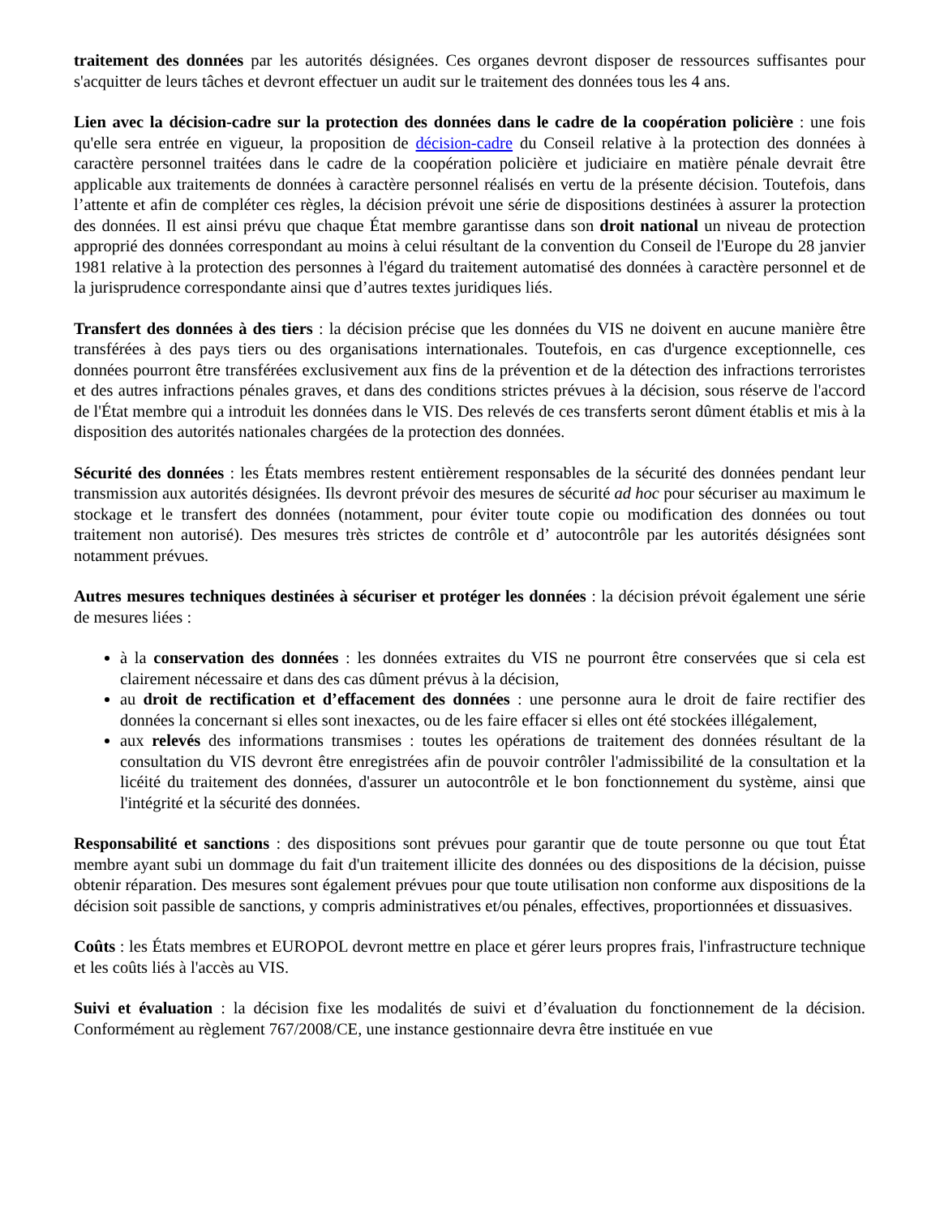traitement des données par les autorités désignées. Ces organes devront disposer de ressources suffisantes pour s'acquitter de leurs tâches et devront effectuer un audit sur le traitement des données tous les 4 ans.
Lien avec la décision-cadre sur la protection des données dans le cadre de la coopération policière : une fois qu'elle sera entrée en vigueur, la proposition de décision-cadre du Conseil relative à la protection des données à caractère personnel traitées dans le cadre de la coopération policière et judiciaire en matière pénale devrait être applicable aux traitements de données à caractère personnel réalisés en vertu de la présente décision. Toutefois, dans l’attente et afin de compléter ces règles, la décision prévoit une série de dispositions destinées à assurer la protection des données. Il est ainsi prévu que chaque État membre garantisse dans son droit national un niveau de protection approprié des données correspondant au moins à celui résultant de la convention du Conseil de l'Europe du 28 janvier 1981 relative à la protection des personnes à l'égard du traitement automatisé des données à caractère personnel et de la jurisprudence correspondante ainsi que d’autres textes juridiques liés.
Transfert des données à des tiers : la décision précise que les données du VIS ne doivent en aucune manière être transférées à des pays tiers ou des organisations internationales. Toutefois, en cas d'urgence exceptionnelle, ces données pourront être transférées exclusivement aux fins de la prévention et de la détection des infractions terroristes et des autres infractions pénales graves, et dans des conditions strictes prévues à la décision, sous réserve de l'accord de l'État membre qui a introduit les données dans le VIS. Des relevés de ces transferts seront dûment établis et mis à la disposition des autorités nationales chargées de la protection des données.
Sécurité des données : les États membres restent entièrement responsables de la sécurité des données pendant leur transmission aux autorités désignées. Ils devront prévoir des mesures de sécurité ad hoc pour sécuriser au maximum le stockage et le transfert des données (notamment, pour éviter toute copie ou modification des données ou tout traitement non autorisé). Des mesures très strictes de contrôle et d’ autocontrôle par les autorités désignées sont notamment prévues.
Autres mesures techniques destinées à sécuriser et protéger les données : la décision prévoit également une série de mesures liées :
à la conservation des données : les données extraites du VIS ne pourront être conservées que si cela est clairement nécessaire et dans des cas dûment prévus à la décision,
au droit de rectification et d’effacement des données : une personne aura le droit de faire rectifier des données la concernant si elles sont inexactes, ou de les faire effacer si elles ont été stockées illégalement,
aux relevés des informations transmises : toutes les opérations de traitement des données résultant de la consultation du VIS devront être enregistrées afin de pouvoir contrôler l'admissibilité de la consultation et la licéité du traitement des données, d'assurer un autocontrôle et le bon fonctionnement du système, ainsi que l'intégrité et la sécurité des données.
Responsabilité et sanctions : des dispositions sont prévues pour garantir que de toute personne ou que tout État membre ayant subi un dommage du fait d'un traitement illicite des données ou des dispositions de la décision, puisse obtenir réparation. Des mesures sont également prévues pour que toute utilisation non conforme aux dispositions de la décision soit passible de sanctions, y compris administratives et/ou pénales, effectives, proportionnées et dissuasives.
Coûts : les États membres et EUROPOL devront mettre en place et gérer leurs propres frais, l'infrastructure technique et les coûts liés à l'accès au VIS.
Suivi et évaluation : la décision fixe les modalités de suivi et d’évaluation du fonctionnement de la décision. Conformément au règlement 767/2008/CE, une instance gestionnaire devra être instituée en vue